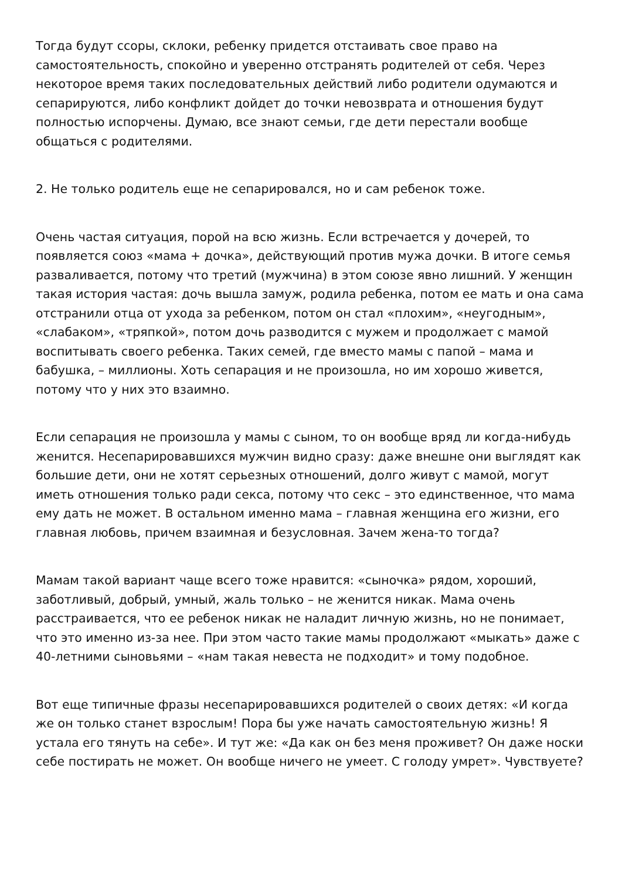Тогда будут ссоры, склоки, ребенку придется отстаивать свое право на самостоятельность, спокойно и уверенно отстранять родителей от себя. Через некоторое время таких последовательных действий либо родители одумаются и сепарируются, либо конфликт дойдет до точки невозврата и отношения будут полностью испорчены. Думаю, все знают семьи, где дети перестали вообще общаться с родителями.
2. Не только родитель еще не сепарировался, но и сам ребенок тоже.
Очень частая ситуация, порой на всю жизнь. Если встречается у дочерей, то появляется союз «мама + дочка», действующий против мужа дочки. В итоге семья разваливается, потому что третий (мужчина) в этом союзе явно лишний. У женщин такая история частая: дочь вышла замуж, родила ребенка, потом ее мать и она сама отстранили отца от ухода за ребенком, потом он стал «плохим», «неугодным», «слабаком», «тряпкой», потом дочь разводится с мужем и продолжает с мамой воспитывать своего ребенка. Таких семей, где вместо мамы с папой – мама и бабушка, – миллионы. Хоть сепарация и не произошла, но им хорошо живется, потому что у них это взаимно.
Если сепарация не произошла у мамы с сыном, то он вообще вряд ли когда-нибудь женится. Несепарировавшихся мужчин видно сразу: даже внешне они выглядят как большие дети, они не хотят серьезных отношений, долго живут с мамой, могут иметь отношения только ради секса, потому что секс – это единственное, что мама ему дать не может. В остальном именно мама – главная женщина его жизни, его главная любовь, причем взаимная и безусловная. Зачем жена-то тогда?
Мамам такой вариант чаще всего тоже нравится: «сыночка» рядом, хороший, заботливый, добрый, умный, жаль только – не женится никак. Мама очень расстраивается, что ее ребенок никак не наладит личную жизнь, но не понимает, что это именно из-за нее. При этом часто такие мамы продолжают «мыкать» даже с 40-летними сыновьями – «нам такая невеста не подходит» и тому подобное.
Вот еще типичные фразы несепарировавшихся родителей о своих детях: «И когда же он только станет взрослым! Пора бы уже начать самостоятельную жизнь! Я устала его тянуть на себе». И тут же: «Да как он без меня проживет? Он даже носки себе постирать не может. Он вообще ничего не умеет. С голоду умрет». Чувствуете?